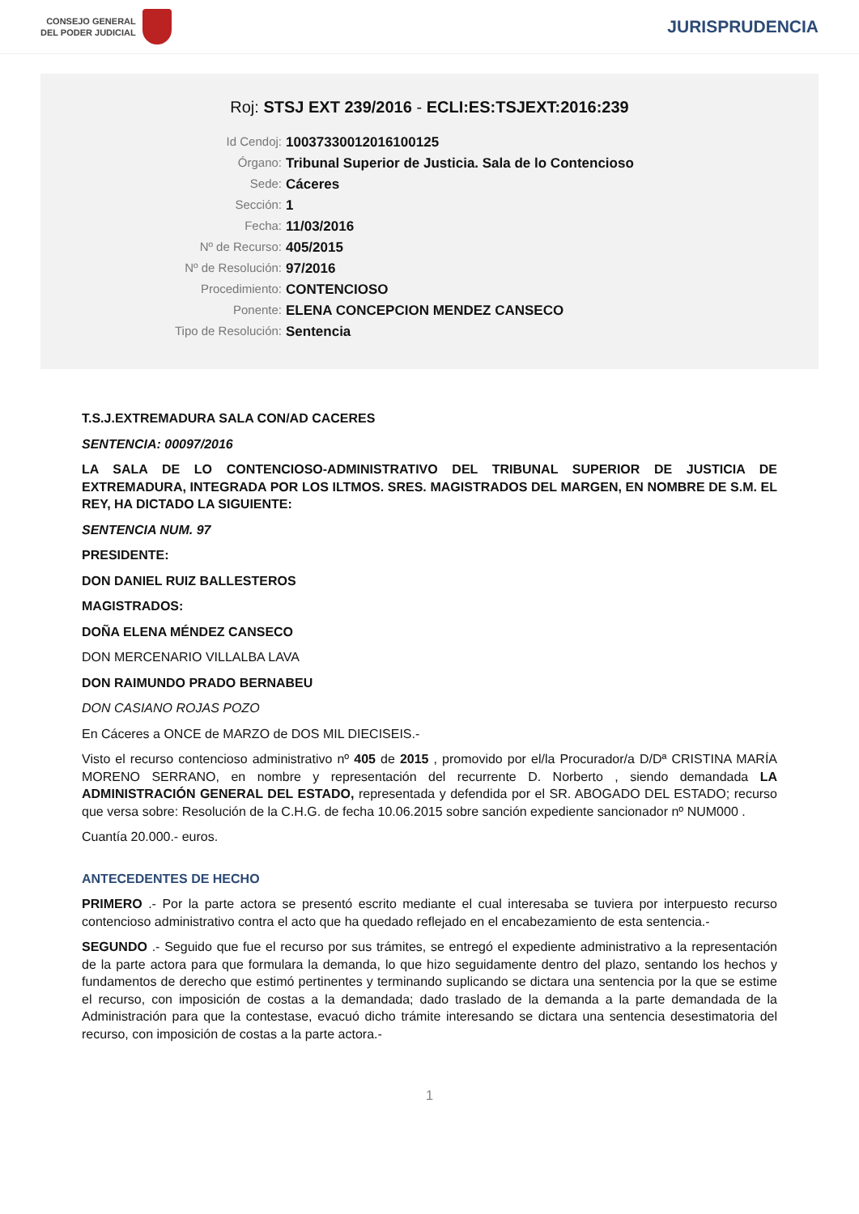CONSEJO GENERAL
DEL PODER JUDICIAL
JURISPRUDENCIA
Roj: STSJ EXT 239/2016 - ECLI:ES:TSJEXT:2016:239
Id Cendoj:
10037330012016100125
Órgano:
Tribunal Superior de Justicia. Sala de lo Contencioso
Sede:
Cáceres
Sección:
1
Fecha:
11/03/2016
Nº de Recurso:
405/2015
Nº de Resolución:
97/2016
Procedimiento:
CONTENCIOSO
Ponente:
ELENA CONCEPCION MENDEZ CANSECO
Tipo de Resolución:
Sentencia
T.S.J.EXTREMADURA SALA CON/AD CACERES
SENTENCIA: 00097/2016
LA SALA DE LO CONTENCIOSO-ADMINISTRATIVO DEL TRIBUNAL SUPERIOR DE JUSTICIA DE EXTREMADURA, INTEGRADA POR LOS ILTMOS. SRES. MAGISTRADOS DEL MARGEN, EN NOMBRE DE S.M. EL REY, HA DICTADO LA SIGUIENTE:
SENTENCIA NUM. 97
PRESIDENTE:
DON DANIEL RUIZ BALLESTEROS
MAGISTRADOS:
DOÑA ELENA MÉNDEZ CANSECO
DON MERCENARIO VILLALBA LAVA
DON RAIMUNDO PRADO BERNABEU
DON CASIANO ROJAS POZO
En Cáceres a ONCE de MARZO de DOS MIL DIECISEIS.-
Visto el recurso contencioso administrativo nº 405 de 2015 , promovido por el/la Procurador/a D/Dª CRISTINA MARÍA MORENO SERRANO, en nombre y representación del recurrente D. Norberto , siendo demandada LA ADMINISTRACIÓN GENERAL DEL ESTADO, representada y defendida por el SR. ABOGADO DEL ESTADO; recurso que versa sobre: Resolución de la C.H.G. de fecha 10.06.2015 sobre sanción expediente sancionador nº NUM000 .
Cuantía 20.000.- euros.
ANTECEDENTES DE HECHO
PRIMERO .- Por la parte actora se presentó escrito mediante el cual interesaba se tuviera por interpuesto recurso contencioso administrativo contra el acto que ha quedado reflejado en el encabezamiento de esta sentencia.-
SEGUNDO .- Seguido que fue el recurso por sus trámites, se entregó el expediente administrativo a la representación de la parte actora para que formulara la demanda, lo que hizo seguidamente dentro del plazo, sentando los hechos y fundamentos de derecho que estimó pertinentes y terminando suplicando se dictara una sentencia por la que se estime el recurso, con imposición de costas a la demandada; dado traslado de la demanda a la parte demandada de la Administración para que la contestase, evacuó dicho trámite interesando se dictara una sentencia desestimatoria del recurso, con imposición de costas a la parte actora.-
1